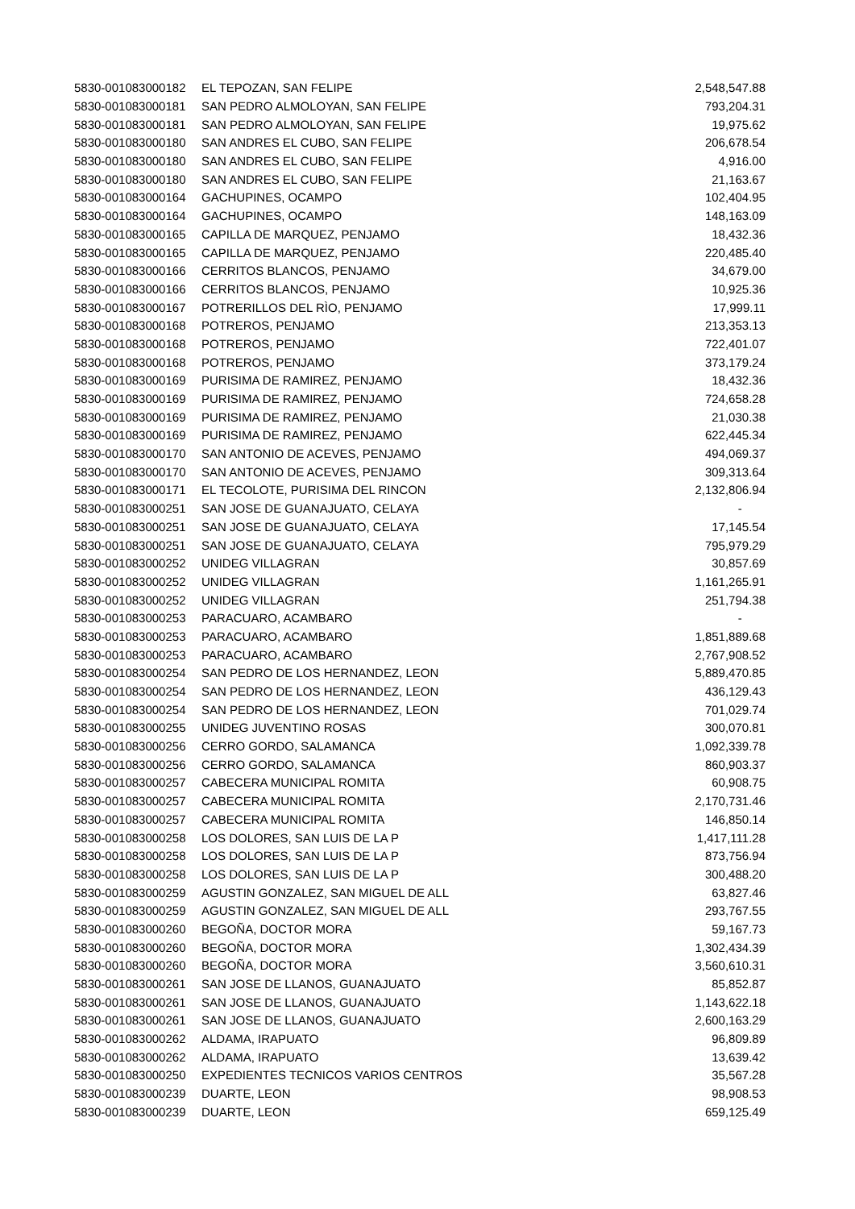| 5830-001083000182 | EL TEPOZAN, SAN FELIPE | 2,548,547.88 |
| 5830-001083000181 | SAN PEDRO ALMOLOYAN, SAN FELIPE | 793,204.31 |
| 5830-001083000181 | SAN PEDRO ALMOLOYAN, SAN FELIPE | 19,975.62 |
| 5830-001083000180 | SAN ANDRES EL CUBO, SAN FELIPE | 206,678.54 |
| 5830-001083000180 | SAN ANDRES EL CUBO, SAN FELIPE | 4,916.00 |
| 5830-001083000180 | SAN ANDRES EL CUBO, SAN FELIPE | 21,163.67 |
| 5830-001083000164 | GACHUPINES, OCAMPO | 102,404.95 |
| 5830-001083000164 | GACHUPINES, OCAMPO | 148,163.09 |
| 5830-001083000165 | CAPILLA DE MARQUEZ, PENJAMO | 18,432.36 |
| 5830-001083000165 | CAPILLA DE MARQUEZ, PENJAMO | 220,485.40 |
| 5830-001083000166 | CERRITOS BLANCOS, PENJAMO | 34,679.00 |
| 5830-001083000166 | CERRITOS BLANCOS, PENJAMO | 10,925.36 |
| 5830-001083000167 | POTRERILLOS DEL RÌO, PENJAMO | 17,999.11 |
| 5830-001083000168 | POTREROS, PENJAMO | 213,353.13 |
| 5830-001083000168 | POTREROS, PENJAMO | 722,401.07 |
| 5830-001083000168 | POTREROS, PENJAMO | 373,179.24 |
| 5830-001083000169 | PURISIMA DE RAMIREZ, PENJAMO | 18,432.36 |
| 5830-001083000169 | PURISIMA DE RAMIREZ, PENJAMO | 724,658.28 |
| 5830-001083000169 | PURISIMA DE RAMIREZ, PENJAMO | 21,030.38 |
| 5830-001083000169 | PURISIMA DE RAMIREZ, PENJAMO | 622,445.34 |
| 5830-001083000170 | SAN ANTONIO DE ACEVES, PENJAMO | 494,069.37 |
| 5830-001083000170 | SAN ANTONIO DE ACEVES, PENJAMO | 309,313.64 |
| 5830-001083000171 | EL TECOLOTE, PURISIMA DEL RINCON | 2,132,806.94 |
| 5830-001083000251 | SAN JOSE DE GUANAJUATO, CELAYA | - |
| 5830-001083000251 | SAN JOSE DE GUANAJUATO, CELAYA | 17,145.54 |
| 5830-001083000251 | SAN JOSE DE GUANAJUATO, CELAYA | 795,979.29 |
| 5830-001083000252 | UNIDEG VILLAGRAN | 30,857.69 |
| 5830-001083000252 | UNIDEG VILLAGRAN | 1,161,265.91 |
| 5830-001083000252 | UNIDEG VILLAGRAN | 251,794.38 |
| 5830-001083000253 | PARACUARO, ACAMBARO | - |
| 5830-001083000253 | PARACUARO, ACAMBARO | 1,851,889.68 |
| 5830-001083000253 | PARACUARO, ACAMBARO | 2,767,908.52 |
| 5830-001083000254 | SAN PEDRO DE LOS HERNANDEZ, LEON | 5,889,470.85 |
| 5830-001083000254 | SAN PEDRO DE LOS HERNANDEZ, LEON | 436,129.43 |
| 5830-001083000254 | SAN PEDRO DE LOS HERNANDEZ, LEON | 701,029.74 |
| 5830-001083000255 | UNIDEG JUVENTINO ROSAS | 300,070.81 |
| 5830-001083000256 | CERRO GORDO, SALAMANCA | 1,092,339.78 |
| 5830-001083000256 | CERRO GORDO, SALAMANCA | 860,903.37 |
| 5830-001083000257 | CABECERA MUNICIPAL ROMITA | 60,908.75 |
| 5830-001083000257 | CABECERA MUNICIPAL ROMITA | 2,170,731.46 |
| 5830-001083000257 | CABECERA MUNICIPAL ROMITA | 146,850.14 |
| 5830-001083000258 | LOS DOLORES, SAN LUIS DE LA P | 1,417,111.28 |
| 5830-001083000258 | LOS DOLORES, SAN LUIS DE LA P | 873,756.94 |
| 5830-001083000258 | LOS DOLORES, SAN LUIS DE LA P | 300,488.20 |
| 5830-001083000259 | AGUSTIN GONZALEZ, SAN MIGUEL DE ALL | 63,827.46 |
| 5830-001083000259 | AGUSTIN GONZALEZ, SAN MIGUEL DE ALL | 293,767.55 |
| 5830-001083000260 | BEGOÑA, DOCTOR MORA | 59,167.73 |
| 5830-001083000260 | BEGOÑA, DOCTOR MORA | 1,302,434.39 |
| 5830-001083000260 | BEGOÑA, DOCTOR MORA | 3,560,610.31 |
| 5830-001083000261 | SAN JOSE DE LLANOS, GUANAJUATO | 85,852.87 |
| 5830-001083000261 | SAN JOSE DE LLANOS, GUANAJUATO | 1,143,622.18 |
| 5830-001083000261 | SAN JOSE DE LLANOS, GUANAJUATO | 2,600,163.29 |
| 5830-001083000262 | ALDAMA, IRAPUATO | 96,809.89 |
| 5830-001083000262 | ALDAMA, IRAPUATO | 13,639.42 |
| 5830-001083000250 | EXPEDIENTES TECNICOS VARIOS CENTROS | 35,567.28 |
| 5830-001083000239 | DUARTE, LEON | 98,908.53 |
| 5830-001083000239 | DUARTE, LEON | 659,125.49 |